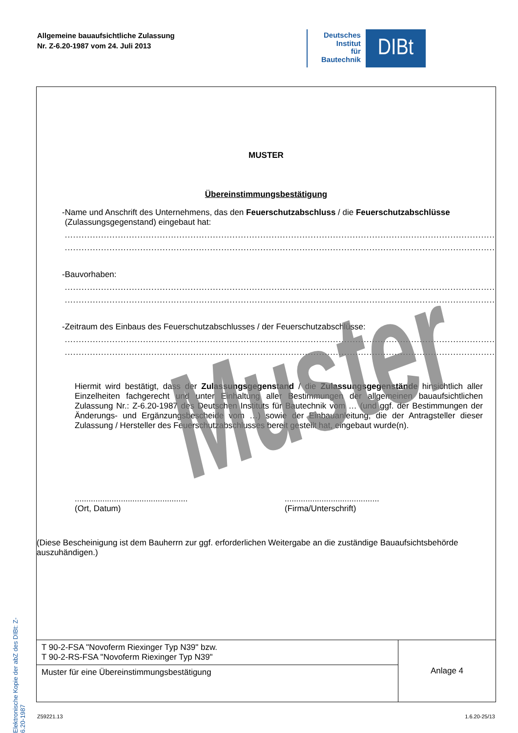Allgemeine bauaufsichtliche Zulassung
Nr. Z-6.20-1987 vom 24. Juli 2013
Deutsches
Institut
für
Bautechnik
DIBt
Elektronische Kopie der abZ des DIBt: Z-6.20-1987
MUSTER
Übereinstimmungsbestätigung
- Name und Anschrift des Unternehmens, das den Feuerschutzabschluss / die Feuerschutzabschlüsse (Zulassungsgegenstand) eingebaut hat:
..........................................................................................................................................................
..........................................................................................................................................................
- Bauvorhaben:
..........................................................................................................................................................
..........................................................................................................................................................
- Zeitraum des Einbaus des Feuerschutzabschlusses / der Feuerschutzabschlüsse:
..........................................................................................................................................................
..........................................................................................................................................................
Hiermit wird bestätigt, dass der Zulassungsgegenstand / die Zulassungsgegenstände hinsichtlich aller Einzelheiten fachgerecht und unter Einhaltung aller Bestimmungen der allgemeinen bauaufsichtlichen Zulassung Nr.: Z-6.20-1987 des Deutschen Instituts für Bautechnik vom … (und ggf. der Bestimmungen der Änderungs- und Ergänzungsbescheide vom …) sowie der Einbauanleitung, die der Antragsteller dieser Zulassung / Hersteller des Feuerschutzabschlusses bereit gestellt hat, eingebaut wurde(n).
.................................................
(Ort, Datum)
.........................................
(Firma/Unterschrift)
(Diese Bescheinigung ist dem Bauherrn zur ggf. erforderlichen Weitergabe an die zuständige Bauaufsichtsbehörde auszuhändigen.)
| T 90-2-FSA "Novoferm Riexinger Typ N39" bzw. T 90-2-RS-FSA "Novoferm Riexinger Typ N39" | Anlage 4 |
| Muster für eine Übereinstimmungsbestätigung | |
Muster
Z59221.13 1.6.20-25/13